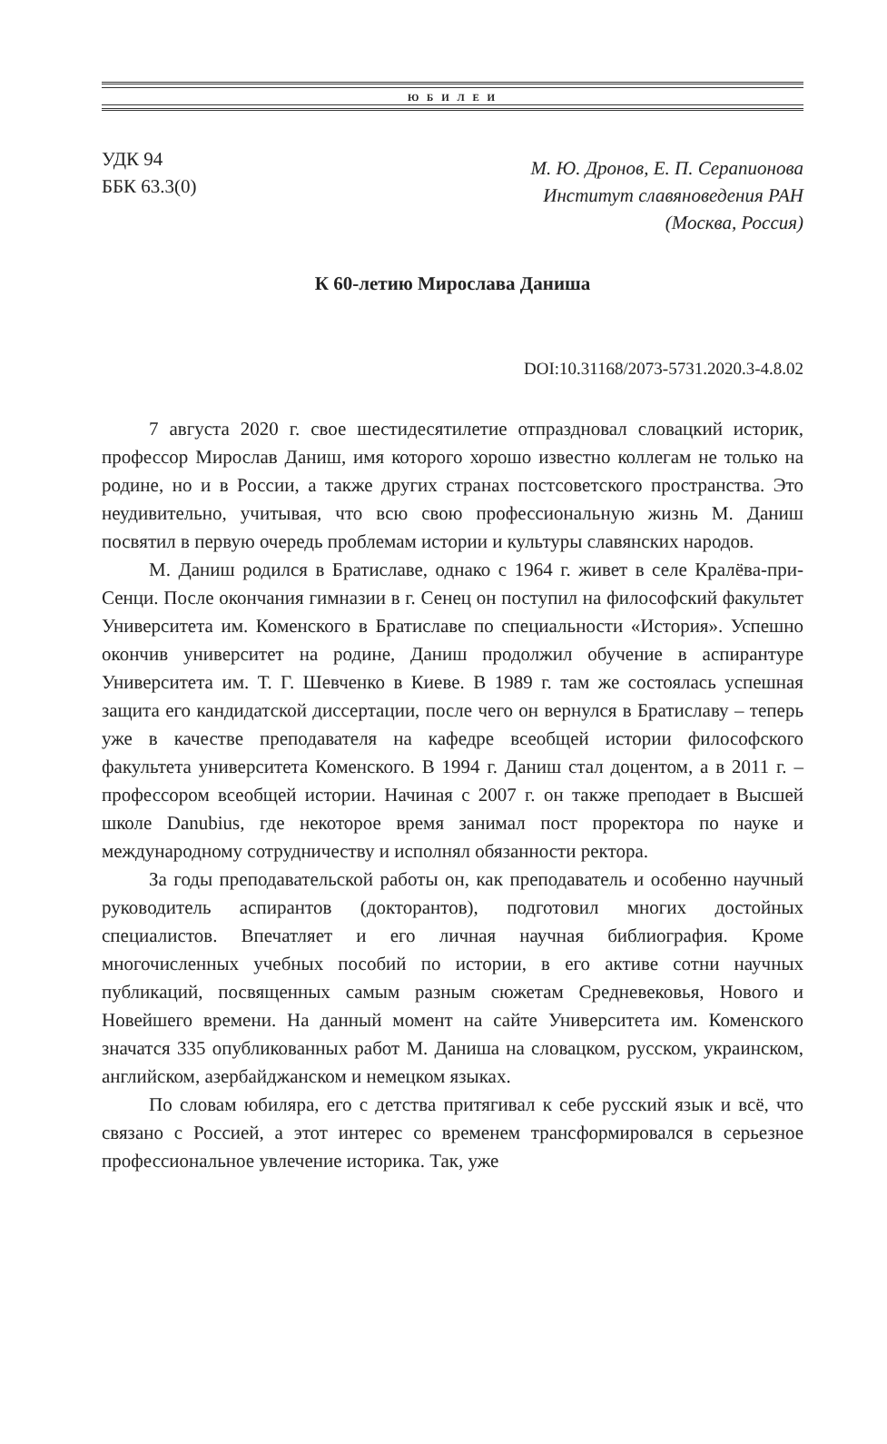Ю Б И Л Е И
УДК 94
ББК 63.3(0)
М. Ю. Дронов, Е. П. Серапионова
Институт славяноведения РАН
(Москва, Россия)
К 60-летию Мирослава Даниша
DOI:10.31168/2073-5731.2020.3-4.8.02
7 августа 2020 г. свое шестидесятилетие отпраздновал словацкий историк, профессор Мирослав Даниш, имя которого хорошо известно коллегам не только на родине, но и в России, а также других странах постсоветского пространства. Это неудивительно, учитывая, что всю свою профессиональную жизнь М. Даниш посвятил в первую очередь проблемам истории и культуры славянских народов.
М. Даниш родился в Братиславе, однако с 1964 г. живет в селе Кралёва-при-Сенци. После окончания гимназии в г. Сенец он поступил на философский факультет Университета им. Коменского в Братиславе по специальности «История». Успешно окончив университет на родине, Даниш продолжил обучение в аспирантуре Университета им. Т. Г. Шевченко в Киеве. В 1989 г. там же состоялась успешная защита его кандидатской диссертации, после чего он вернулся в Братиславу – теперь уже в качестве преподавателя на кафедре всеобщей истории философского факультета университета Коменского. В 1994 г. Даниш стал доцентом, а в 2011 г. – профессором всеобщей истории. Начиная с 2007 г. он также преподает в Высшей школе Danubius, где некоторое время занимал пост проректора по науке и международному сотрудничеству и исполнял обязанности ректора.
За годы преподавательской работы он, как преподаватель и особенно научный руководитель аспирантов (докторантов), подготовил многих достойных специалистов. Впечатляет и его личная научная библиография. Кроме многочисленных учебных пособий по истории, в его активе сотни научных публикаций, посвященных самым разным сюжетам Средневековья, Нового и Новейшего времени. На данный момент на сайте Университета им. Коменского значатся 335 опубликованных работ М. Даниша на словацком, русском, украинском, английском, азербайджанском и немецком языках.
По словам юбиляра, его с детства притягивал к себе русский язык и всё, что связано с Россией, а этот интерес со временем трансформировался в серьезное профессиональное увлечение историка. Так, уже